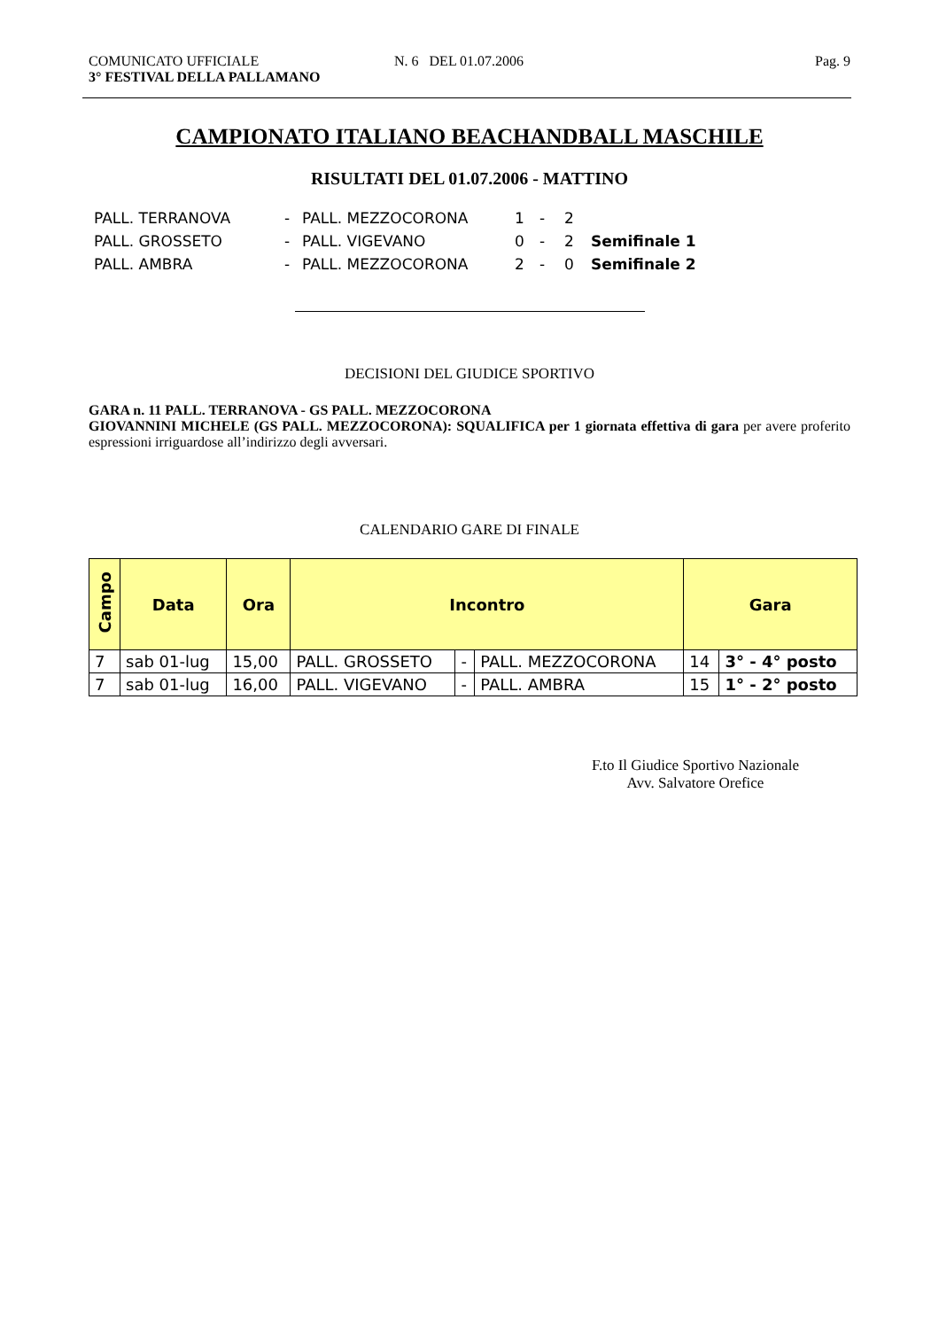COMUNICATO UFFICIALE N. 6 DEL 01.07.2006 Pag. 9
3° FESTIVAL DELLA PALLAMANO
CAMPIONATO ITALIANO BEACHANDBALL MASCHILE
RISULTATI DEL 01.07.2006 - MATTINO
| PALL. TERRANOVA | - | PALL. MEZZOCORONA | 1 | - | 2 | |
| PALL. GROSSETO | - | PALL. VIGEVANO | 0 | - | 2 | Semifinale 1 |
| PALL. AMBRA | - | PALL. MEZZOCORONA | 2 | - | 0 | Semifinale 2 |
DECISIONI DEL GIUDICE SPORTIVO
GARA n. 11 PALL. TERRANOVA - GS PALL. MEZZOCORONA
GIOVANNINI MICHELE (GS PALL. MEZZOCORONA): SQUALIFICA per 1 giornata effettiva di gara per avere proferito espressioni irriguardose all’indirizzo degli avversari.
CALENDARIO GARE DI FINALE
| Campo | Data | Ora | Incontro | | | Gara | |
| --- | --- | --- | --- | --- | --- | --- | --- |
| 7 | sab 01-lug | 15,00 | PALL. GROSSETO | - | PALL. MEZZOCORONA | 14 | 3° - 4° posto |
| 7 | sab 01-lug | 16,00 | PALL. VIGEVANO | - | PALL. AMBRA | 15 | 1° - 2° posto |
F.to Il Giudice Sportivo Nazionale
Avv. Salvatore Orefice